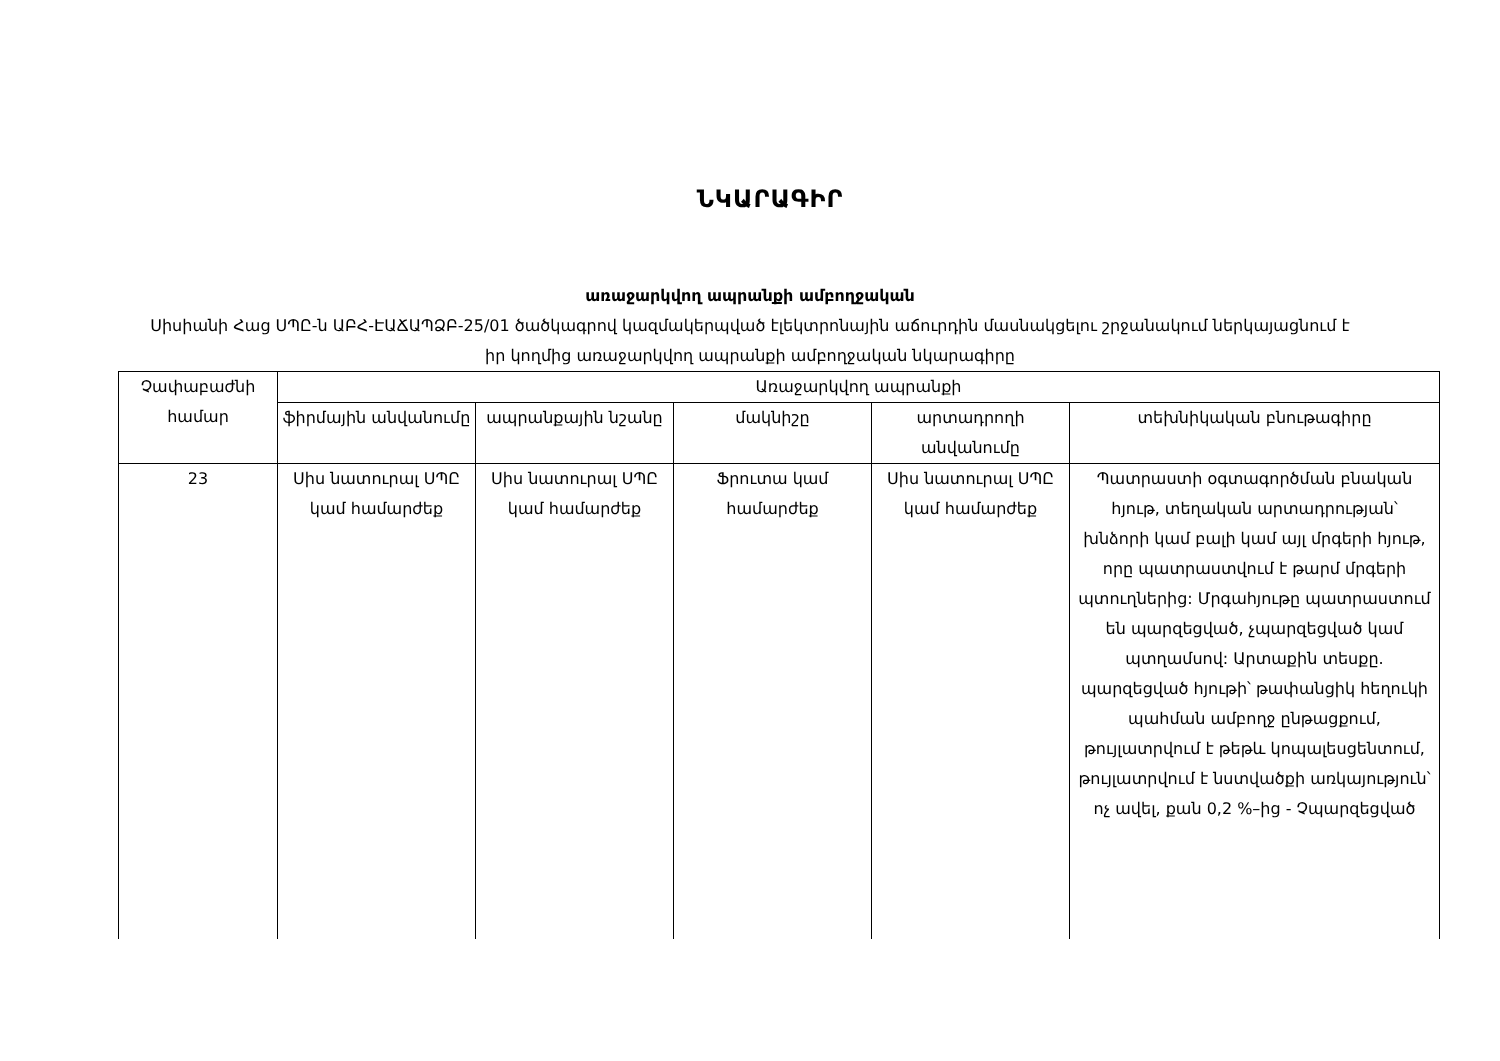ՆԿԱՐԱԳԻՐ
առաջարկվող ապրանքի ամբողջական
Սիսիանի Հաց ՍՊԸ-ն ԱԲՀ-ԷԱՃԱՊՁԲ-25/01 ծածկագրով կազմակերպված էլեկտրոնային աճուրդին մասնակցելու շրջանակում ներկայացնում է իր կողմից առաջարկվող ապրանքի ամբողջական նկարագիրը
| Չափաբաժնի համար | Առաջարկվող ապրանքի | | | | |
| --- | --- | --- | --- | --- | --- |
| | ֆիրմային անվանումը | ապրանքային նշանը | մակնիշը | արտադրողի անվանումը | տեխնիկական բնութագիրը |
| 23 | Սիս նատուրալ ՍՊԸ կամ համարժեք | Սիս նատուրալ ՍՊԸ կամ համարժեք | Ֆրուտա կամ համարժեք | Սիս նատուրալ ՍՊԸ կամ համարժեք | Պատրաստի օգտագործման բնական հյութ, տեղական արտադրության՝ խնձորի կամ բալի կամ այլ մրգերի հյութ, որը պատրաստվում է թարմ մրգերի պտուղներից: Մրգահյութը պատրաստում են պարզեցված, չպարզեցված կամ պտղամսով: Արտաքին տեսքը. պարզեցված հյութի՝ թափանցիկ հեղուկի պահման ամբողջ ընթացքում, թույլատրվում է թեթև կոպալեսցենտում, թույլատրվում է նստվածքի առկայություն՝ ոչ ավել, քան 0,2 %–ից - Չպարզեցված |